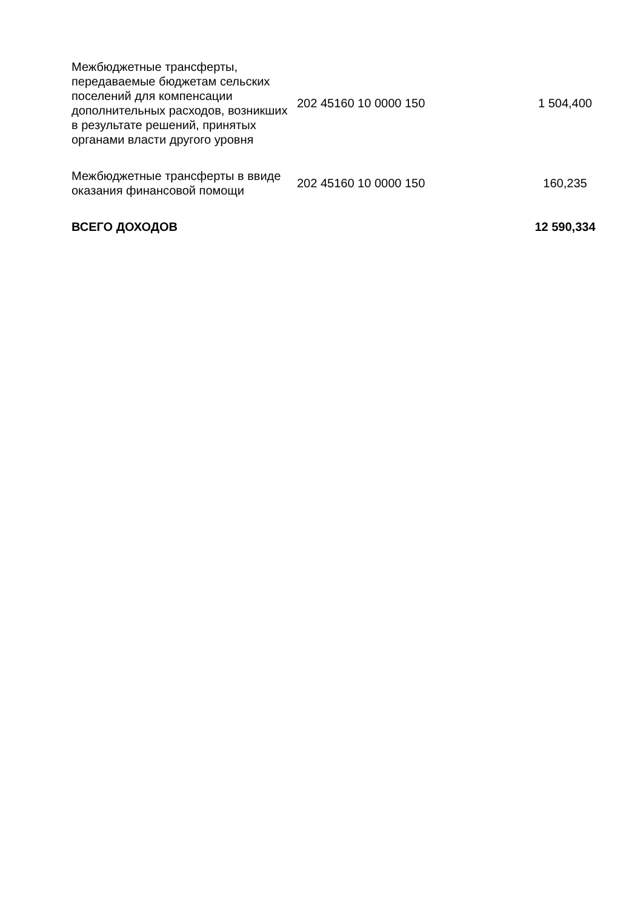| Межбюджетные трансферты, передаваемые бюджетам сельских поселений для компенсации дополнительных расходов, возникших в результате решений, принятых органами власти другого уровня | 202 45160 10 0000 150 | 1 504,400 |
| Межбюджетные трансферты в ввиде оказания финансовой помощи | 202 45160 10 0000 150 | 160,235 |
| ВСЕГО ДОХОДОВ | | 12 590,334 |